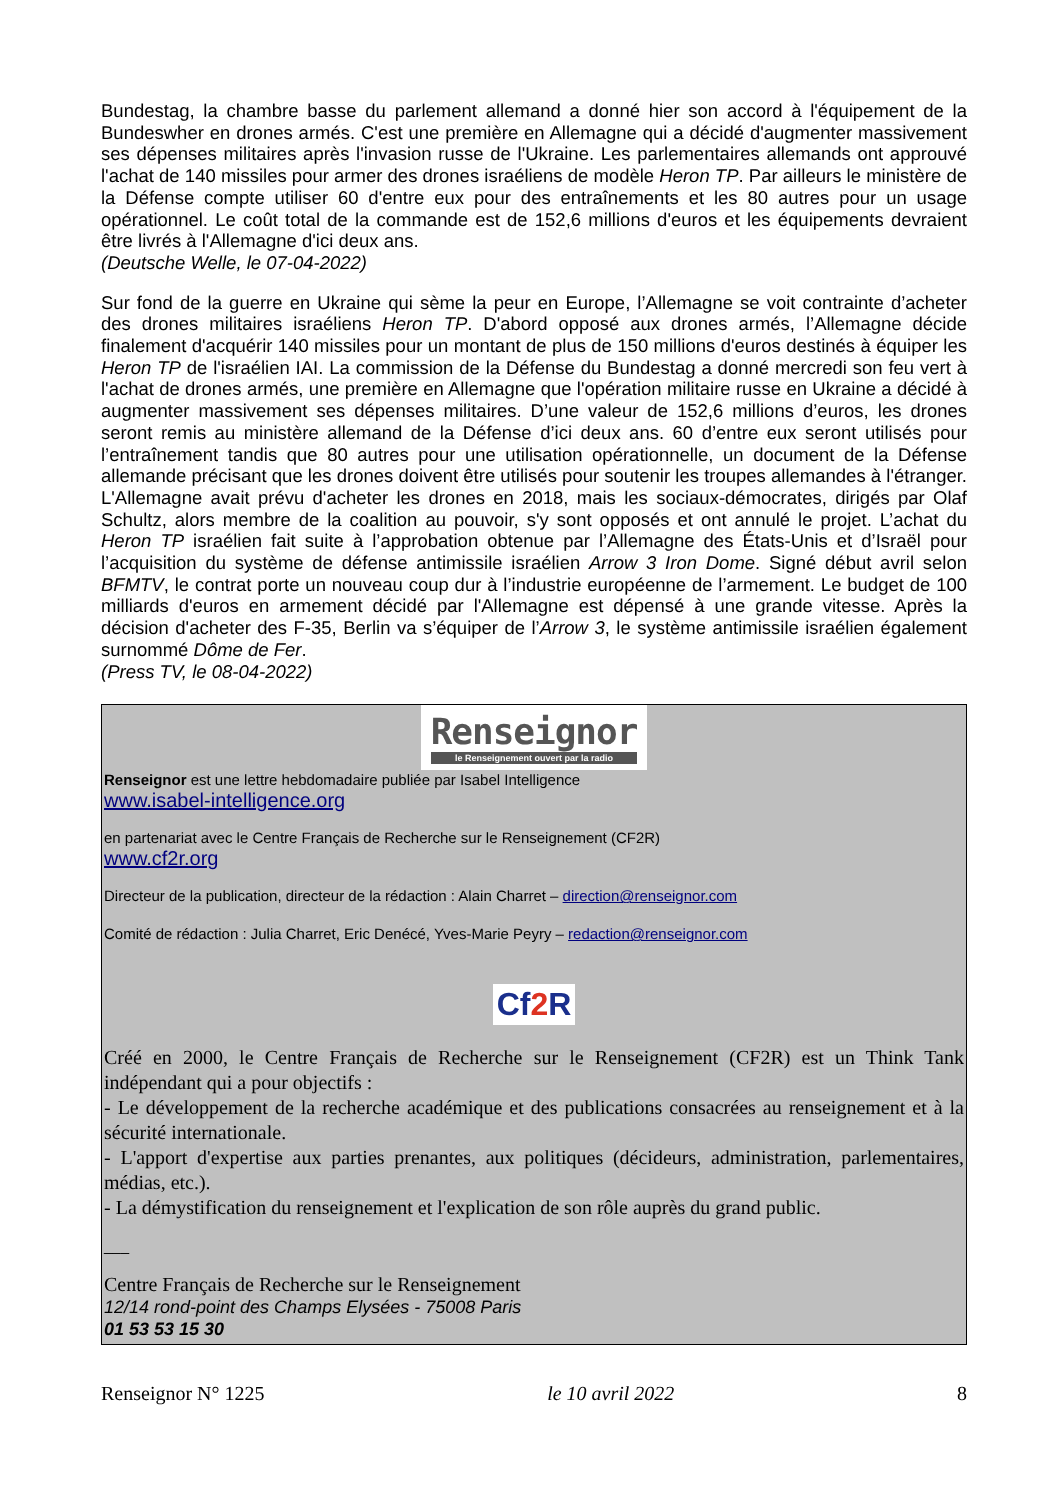Bundestag, la chambre basse du parlement allemand a donné hier son accord à l'équipement de la Bundeswher en drones armés. C'est une première en Allemagne qui a décidé d'augmenter massivement ses dépenses militaires après l'invasion russe de l'Ukraine. Les parlementaires allemands ont approuvé l'achat de 140 missiles pour armer des drones israéliens de modèle Heron TP. Par ailleurs le ministère de la Défense compte utiliser 60 d'entre eux pour des entraînements et les 80 autres pour un usage opérationnel. Le coût total de la commande est de 152,6 millions d'euros et les équipements devraient être livrés à l'Allemagne d'ici deux ans.
(Deutsche Welle, le 07-04-2022)
Sur fond de la guerre en Ukraine qui sème la peur en Europe, l’Allemagne se voit contrainte d’acheter des drones militaires israéliens Heron TP. D'abord opposé aux drones armés, l’Allemagne décide finalement d'acquérir 140 missiles pour un montant de plus de 150 millions d'euros destinés à équiper les Heron TP de l'israélien IAI. La commission de la Défense du Bundestag a donné mercredi son feu vert à l'achat de drones armés, une première en Allemagne que l'opération militaire russe en Ukraine a décidé à augmenter massivement ses dépenses militaires. D’une valeur de 152,6 millions d’euros, les drones seront remis au ministère allemand de la Défense d’ici deux ans. 60 d’entre eux seront utilisés pour l’entraînement tandis que 80 autres pour une utilisation opérationnelle, un document de la Défense allemande précisant que les drones doivent être utilisés pour soutenir les troupes allemandes à l'étranger. L'Allemagne avait prévu d'acheter les drones en 2018, mais les sociaux-démocrates, dirigés par Olaf Schultz, alors membre de la coalition au pouvoir, s'y sont opposés et ont annulé le projet. L’achat du Heron TP israélien fait suite à l’approbation obtenue par l’Allemagne des États-Unis et d’Israël pour l’acquisition du système de défense antimissile israélien Arrow 3 Iron Dome. Signé début avril selon BFMTV, le contrat porte un nouveau coup dur à l’industrie européenne de l’armement. Le budget de 100 milliards d'euros en armement décidé par l'Allemagne est dépensé à une grande vitesse. Après la décision d'acheter des F-35, Berlin va s’équiper de l’Arrow 3, le système antimissile israélien également surnommé Dôme de Fer.
(Press TV, le 08-04-2022)
Renseignor
le Renseignement ouvert par la radio
Renseignor est une lettre hebdomadaire publiée par Isabel Intelligence
www.isabel-intelligence.org
en partenariat avec le Centre Français de Recherche sur le Renseignement (CF2R)
www.cf2r.org
Directeur de la publication, directeur de la rédaction : Alain Charret – direction@renseignor.com
Comité de rédaction : Julia Charret, Eric Denécé, Yves-Marie Peyry – redaction@renseignor.com
Cf 2 R
Créé en 2000, le Centre Français de Recherche sur le Renseignement (CF2R) est un Think Tank indépendant qui a pour objectifs :
- Le développement de la recherche académique et des publications consacrées au renseignement et à la sécurité internationale.
- L'apport d'expertise aux parties prenantes, aux politiques (décideurs, administration, parlementaires, médias, etc.).
- La démystification du renseignement et l'explication de son rôle auprès du grand public.
___
Centre Français de Recherche sur le Renseignement
12/14 rond-point des Champs Elysées - 75008 Paris
01 53 53 15 30
Renseignor N° 1225 le 10 avril 2022 8